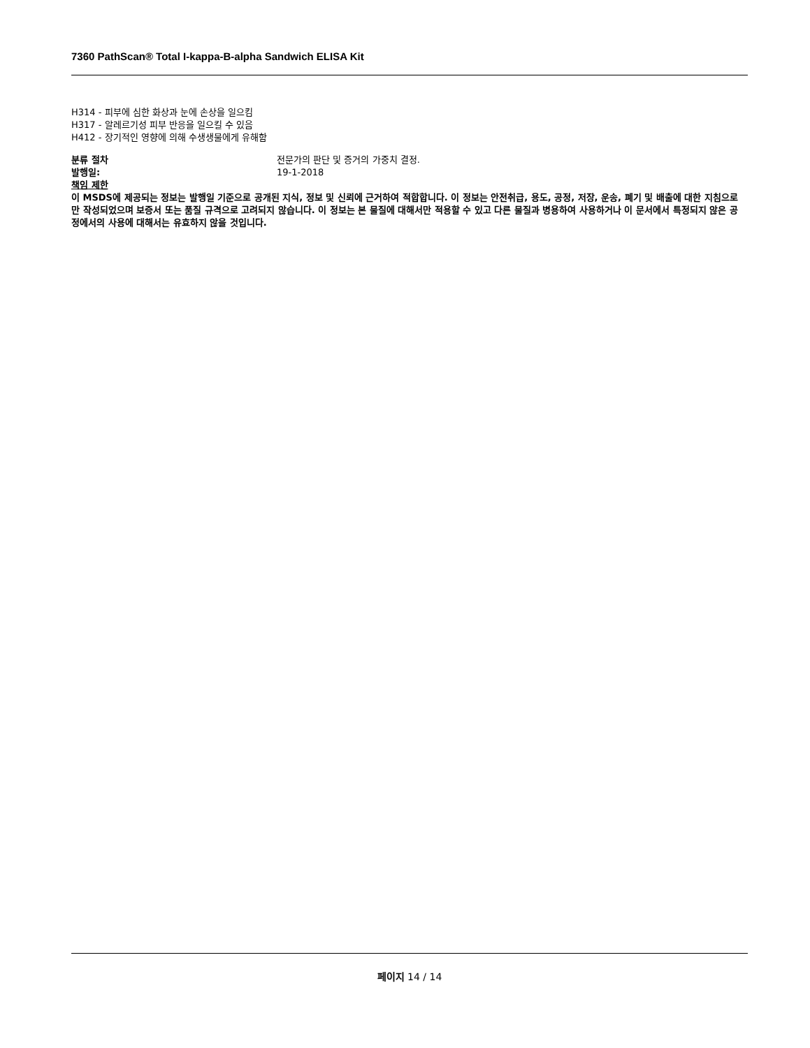7360 PathScan® Total I-kappa-B-alpha Sandwich ELISA Kit
H314 - 피부에 심한 화상과 눈에 손상을 일으킴
H317 - 알레르기성 피부 반응을 일으킬 수 있음
H412 - 장기적인 영향에 의해 수생생물에게 유해함
분류 절차 전문가의 판단 및 증거의 가중치 결정.
발행일: 19-1-2018
책임 제한
이 MSDS에 제공되는 정보는 발행일 기준으로 공개된 지식, 정보 및 신뢰에 근거하여 적합합니다. 이 정보는 안전취급, 용도, 공정, 저장, 운송, 폐기 및 배출에 대한 지침으로만 작성되었으며 보증서 또는 품질 규격으로 고려되지 않습니다. 이 정보는 본 물질에 대해서만 적용할 수 있고 다른 물질과 병용하여 사용하거나 이 문서에서 특정되지 않은 공정에서의 사용에 대해서는 유효하지 않을 것입니다.
페이지 14 / 14